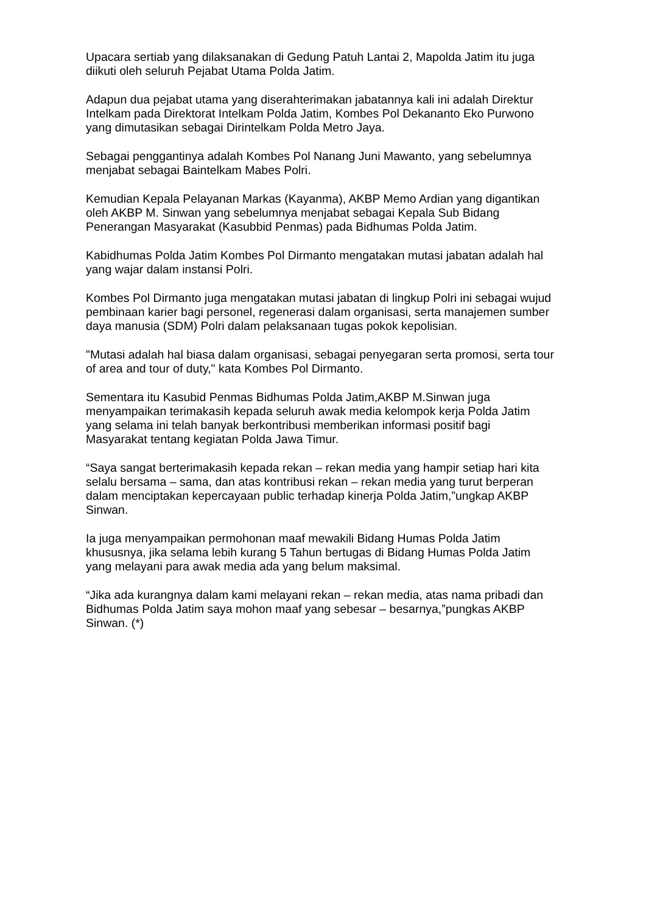Upacara sertiab yang dilaksanakan di Gedung Patuh Lantai 2, Mapolda Jatim itu juga diikuti oleh seluruh Pejabat Utama Polda Jatim.
Adapun dua pejabat utama yang diserahterimakan jabatannya kali ini adalah Direktur Intelkam pada Direktorat Intelkam Polda Jatim, Kombes Pol Dekananto Eko Purwono yang dimutasikan sebagai Dirintelkam Polda Metro Jaya.
Sebagai penggantinya adalah Kombes Pol Nanang Juni Mawanto, yang sebelumnya menjabat sebagai Baintelkam Mabes Polri.
Kemudian Kepala Pelayanan Markas (Kayanma), AKBP Memo Ardian yang digantikan oleh AKBP M. Sinwan yang sebelumnya menjabat sebagai Kepala Sub Bidang Penerangan Masyarakat (Kasubbid Penmas) pada Bidhumas Polda Jatim.
Kabidhumas Polda Jatim Kombes Pol Dirmanto mengatakan mutasi jabatan adalah hal yang wajar dalam instansi Polri.
Kombes Pol Dirmanto juga mengatakan mutasi jabatan di lingkup Polri ini sebagai wujud pembinaan karier bagi personel, regenerasi dalam organisasi, serta manajemen sumber daya manusia (SDM) Polri dalam pelaksanaan tugas pokok kepolisian.
"Mutasi adalah hal biasa dalam organisasi, sebagai penyegaran serta promosi, serta tour of area and tour of duty," kata Kombes Pol Dirmanto.
Sementara itu Kasubid Penmas Bidhumas Polda Jatim,AKBP M.Sinwan juga menyampaikan terimakasih kepada seluruh awak media kelompok kerja Polda Jatim yang selama ini telah banyak berkontribusi memberikan informasi positif bagi Masyarakat tentang kegiatan Polda Jawa Timur.
“Saya sangat berterimakasih kepada rekan – rekan media yang hampir setiap hari kita selalu bersama – sama, dan atas kontribusi rekan – rekan media yang turut berperan dalam menciptakan kepercayaan public terhadap kinerja Polda Jatim,”ungkap AKBP Sinwan.
Ia juga menyampaikan permohonan maaf mewakili Bidang Humas Polda Jatim khususnya, jika selama lebih kurang 5 Tahun bertugas di Bidang Humas Polda Jatim yang melayani para awak media ada yang belum maksimal.
“Jika ada kurangnya dalam kami melayani rekan – rekan media, atas nama pribadi dan Bidhumas Polda Jatim saya mohon maaf yang sebesar – besarnya,”pungkas AKBP Sinwan. (*)